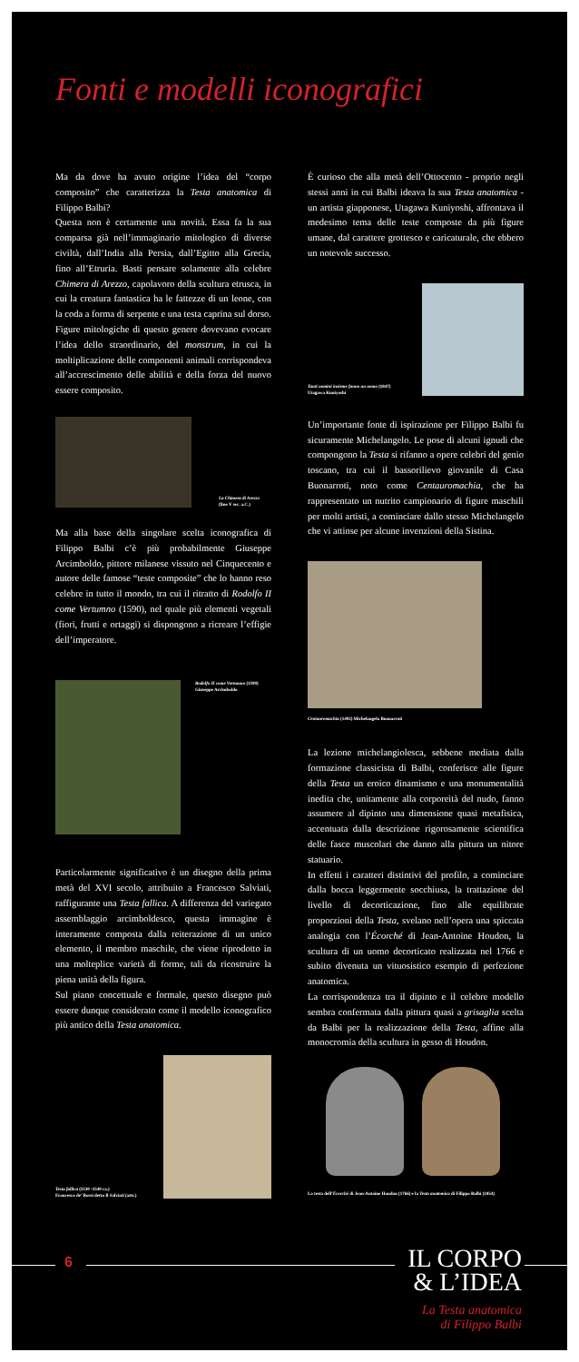Fonti e modelli iconografici
Ma da dove ha avuto origine l’idea del “corpo composito” che caratterizza la Testa anatomica di Filippo Balbi?
Questa non è certamente una novità. Essa fa la sua comparsa già nell’immaginario mitologico di diverse civiltà, dall’India alla Persia, dall’Egitto alla Grecia, fino all’Etruria. Basti pensare solamente alla celebre Chimera di Arezzo, capolavoro della scultura etrusca, in cui la creatura fantastica ha le fattezze di un leone, con la coda a forma di serpente e una testa caprina sul dorso. Figure mitologiche di questo genere dovevano evocare l’idea dello straordinario, del monstrum, in cui la moltiplicazione delle componenti animali corrispondeva all’accrescimento delle abilità e della forza del nuovo essere composito.
La Chimera di Arezzo
(fine V sec. a.C.)
Ma alla base della singolare scelta iconografica di Filippo Balbi c’è più probabilmente Giuseppe Arcimboldo, pittore milanese vissuto nel Cinquecento e autore delle famose “teste composite” che lo hanno reso celebre in tutto il mondo, tra cui il ritratto di Rodolfo II come Vertumno (1590), nel quale più elementi vegetali (fiori, frutti e ortaggi) si dispongono a ricreare l’effigie dell’imperatore.
Rodolfo II come Vertumno (1590)
Giuseppe Arcimboldo
Particolarmente significativo è un disegno della prima metà del XVI secolo, attribuito a Francesco Salviati, raffigurante una Testa fallica. A differenza del variegato assemblaggio arcimboldesco, questa immagine è interamente composta dalla reiterazione di un unico elemento, il membro maschile, che viene riprodotto in una molteplice varietà di forme, tali da ricostruire la piena unità della figura.
Sul piano concettuale e formale, questo disegno può essere dunque considerato come il modello iconografico più antico della Testa anatomica.
Testa fallica (1530 -1540 ca.)
Francesco de’ Rossi detto Il Salviati (attr.)
È curioso che alla metà dell’Ottocento - proprio negli stessi anni in cui Balbi ideava la sua Testa anatomica - un artista giapponese, Utagawa Kuniyoshi, affrontava il medesimo tema delle teste composte da più figure umane, dal carattere grottesco e caricaturale, che ebbero un notevole successo.
Tanti uomini insieme fanno un uomo (1847)
Utagawa Kuniyoshi
Un’importante fonte di ispirazione per Filippo Balbi fu sicuramente Michelangelo. Le pose di alcuni ignudi che compongono la Testa si rifanno a opere celebri del genio toscano, tra cui il bassorilievo giovanile di Casa Buonarroti, noto come Centauromachia, che ha rappresentato un nutrito campionario di figure maschili per molti artisti, a cominciare dallo stesso Michelangelo che vi attinse per alcune invenzioni della Sistina.
Centauromachia (1492) Michelangelo Buonarroti
La lezione michelangiolesca, sebbene mediata dalla formazione classicista di Balbi, conferisce alle figure della Testa un eroico dinamismo e una monumentalità inedita che, unitamente alla corporeità del nudo, fanno assumere al dipinto una dimensione quasi metafisica, accentuata dalla descrizione rigorosamente scientifica delle fasce muscolari che danno alla pittura un nitore statuario.
In effetti i caratteri distintivi del profilo, a cominciare dalla bocca leggermente socchiusa, la trattazione del livello di decorticazione, fino alle equilibrate proporzioni della Testa, svelano nell’opera una spiccata analogia con l’Écorché di Jean-Antoine Houdon, la scultura di un uomo decorticato realizzata nel 1766 e subito divenuta un vituosistico esempio di perfezione anatomica.
La corrispondenza tra il dipinto e il celebre modello sembra confermata dalla pittura quasi a grisaglia scelta da Balbi per la realizzazione della Testa, affine alla monocromia della scultura in gesso di Houdon.
La testa dell’Écorché di Jean-Antoine Houdon (1766) e la Testa anatomica di Filippo Balbi (1854)
6
IL CORPO
& L’IDEA
La Testa anatomica
di Filippo Balbi